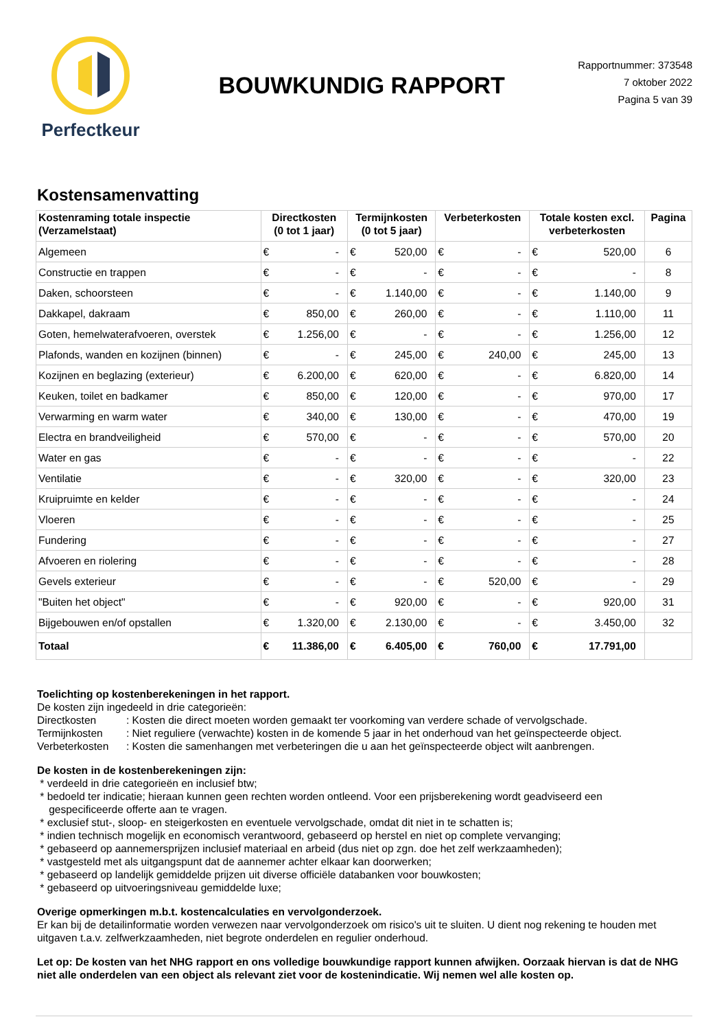Perfectkeur
BOUWKUNDIG RAPPORT
Rapportnummer: 373548
7 oktober 2022
Pagina 5 van 39
Kostensamenvatting
| Kostenraming totale inspectie (Verzamelstaat) | Directkosten (0 tot 1 jaar) | | Termijnkosten (0 tot 5 jaar) | | Verbeterkosten | | Totale kosten excl. verbeterkosten | | Pagina |
| --- | --- | --- | --- | --- | --- | --- | --- | --- | --- |
| Algemeen | € | - | € | 520,00 | € | - | € | 520,00 | 6 |
| Constructie en trappen | € | - | € | - | € | - | € | - | 8 |
| Daken, schoorsteen | € | - | € | 1.140,00 | € | - | € | 1.140,00 | 9 |
| Dakkapel, dakraam | € | 850,00 | € | 260,00 | € | - | € | 1.110,00 | 11 |
| Goten, hemelwaterafvoeren, overstek | € | 1.256,00 | € | - | € | - | € | 1.256,00 | 12 |
| Plafonds, wanden en kozijnen (binnen) | € | - | € | 245,00 | € | 240,00 | € | 245,00 | 13 |
| Kozijnen en beglazing (exterieur) | € | 6.200,00 | € | 620,00 | € | - | € | 6.820,00 | 14 |
| Keuken, toilet en badkamer | € | 850,00 | € | 120,00 | € | - | € | 970,00 | 17 |
| Verwarming en warm water | € | 340,00 | € | 130,00 | € | - | € | 470,00 | 19 |
| Electra en brandveiligheid | € | 570,00 | € | - | € | - | € | 570,00 | 20 |
| Water en gas | € | - | € | - | € | - | € | - | 22 |
| Ventilatie | € | - | € | 320,00 | € | - | € | 320,00 | 23 |
| Kruipruimte en kelder | € | - | € | - | € | - | € | - | 24 |
| Vloeren | € | - | € | - | € | - | € | - | 25 |
| Fundering | € | - | € | - | € | - | € | - | 27 |
| Afvoeren en riolering | € | - | € | - | € | - | € | - | 28 |
| Gevels exterieur | € | - | € | - | € | 520,00 | € | - | 29 |
| "Buiten het object" | € | - | € | 920,00 | € | - | € | 920,00 | 31 |
| Bijgebouwen en/of opstallen | € | 1.320,00 | € | 2.130,00 | € | - | € | 3.450,00 | 32 |
| Totaal | € | 11.386,00 | € | 6.405,00 | € | 760,00 | € | 17.791,00 | |
Toelichting op kostenberekeningen in het rapport.
De kosten zijn ingedeeld in drie categorieën:
Directkosten: Kosten die direct moeten worden gemaakt ter voorkoming van verdere schade of vervolgschade. Termijnkosten: Niet reguliere (verwachte) kosten in de komende 5 jaar in het onderhoud van het geïnspecteerde object. Verbeterkosten: Kosten die samenhangen met verbeteringen die u aan het geïnspecteerde object wilt aanbrengen.
De kosten in de kostenberekeningen zijn:
* verdeeld in drie categorieën en inclusief btw;
* bedoeld ter indicatie; hieraan kunnen geen rechten worden ontleend. Voor een prijsberekening wordt geadviseerd een
gespecificeerde offerte aan te vragen.
* exclusief stut-, sloop- en steigerkosten en eventuele vervolgschade, omdat dit niet in te schatten is;
* indien technisch mogelijk en economisch verantwoord, gebaseerd op herstel en niet op complete vervanging;
* gebaseerd op aannemersprijzen inclusief materiaal en arbeid (dus niet op zgn. doe het zelf werkzaamheden);
* vastgesteld met als uitgangspunt dat de aannemer achter elkaar kan doorwerken;
* gebaseerd op landelijk gemiddelde prijzen uit diverse officiële databanken voor bouwkosten;
* gebaseerd op uitvoeringsniveau gemiddelde luxe;
Overige opmerkingen m.b.t. kostencalculaties en vervolgonderzoek.
Er kan bij de detailinformatie worden verwezen naar vervolgonderzoek om risico's uit te sluiten. U dient nog rekening te houden met uitgaven t.a.v. zelfwerkzaamheden, niet begrote onderdelen en regulier onderhoud.
Let op: De kosten van het NHG rapport en ons volledige bouwkundige rapport kunnen afwijken. Oorzaak hiervan is dat de NHG niet alle onderdelen van een object als relevant ziet voor de kostenindicatie. Wij nemen wel alle kosten op.